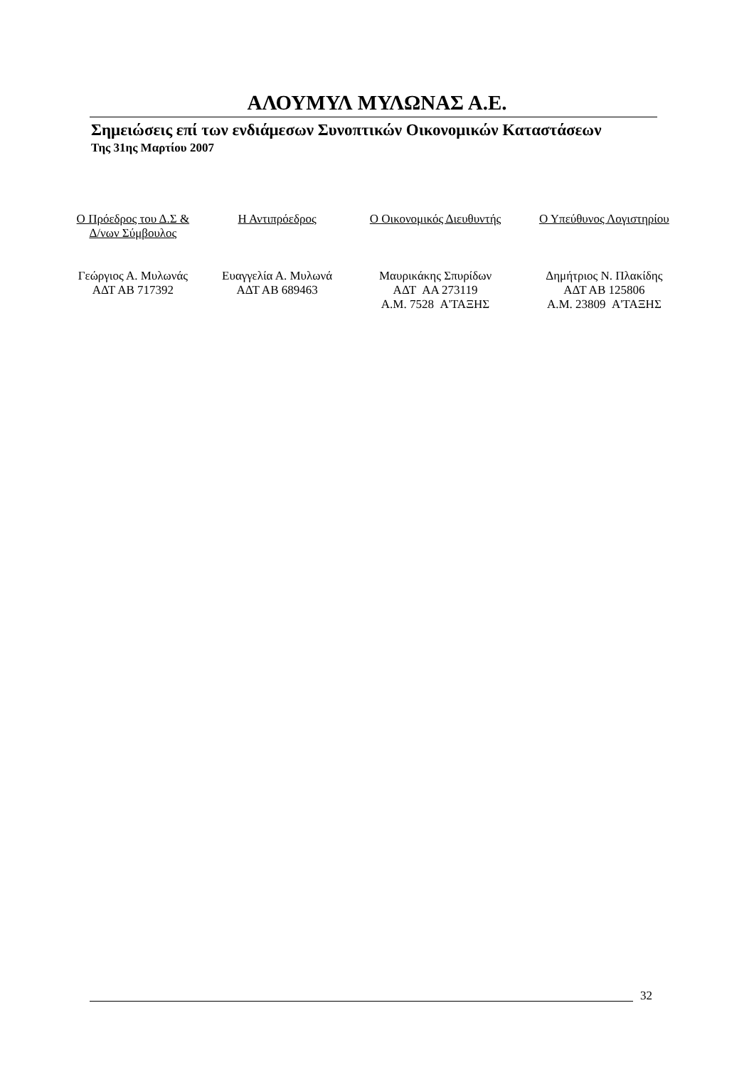ΑΛΟΥΜΥΛ ΜΥΛΩΝΑΣ Α.Ε.
Σημειώσεις επί των ενδιάμεσων Συνοπτικών Οικονομικών Καταστάσεων
Της 31ης Μαρτίου 2007
Ο Πρόεδρος του Δ.Σ &
Δ/νων Σύμβουλος
Γεώργιος Α. Μυλωνάς
ΑΔΤ ΑΒ 717392
Η Αντιπρόεδρος
Ευαγγελία Α. Μυλωνά
ΑΔΤ ΑΒ 689463
Ο Οικονομικός Διευθυντής
Μαυρικάκης Σπυρίδων
ΑΔΤ ΑΑ 273119
Α.Μ. 7528 Α'ΤΑΞΗΣ
Ο Υπεύθυνος Λογιστηρίου
Δημήτριος Ν. Πλακίδης
ΑΔΤ ΑΒ 125806
Α.Μ. 23809 Α'ΤΑΞΗΣ
32